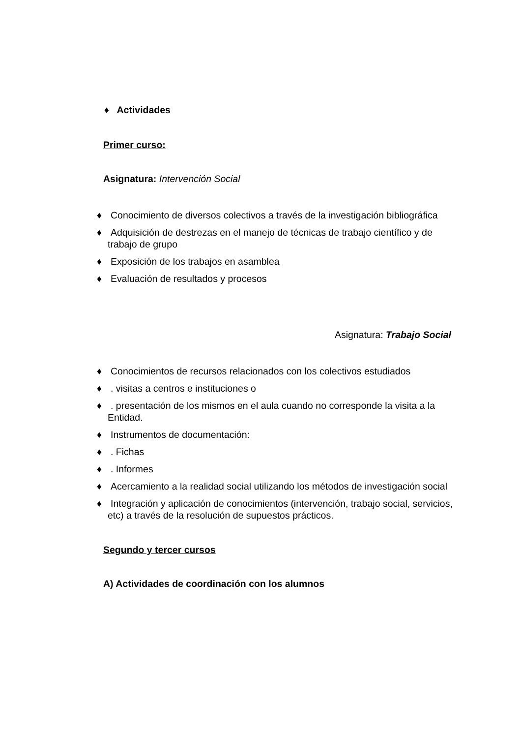♦ Actividades
Primer curso:
Asignatura: Intervención Social
♦ Conocimiento de diversos colectivos a través de la investigación bibliográfica
♦ Adquisición de destrezas en el manejo de técnicas de trabajo científico y de trabajo de grupo
♦ Exposición de los trabajos en asamblea
♦ Evaluación de resultados y procesos
Asignatura: Trabajo Social
♦ Conocimientos de recursos relacionados con los colectivos estudiados
♦. visitas a centros e instituciones o
♦. presentación de los mismos en el aula cuando no corresponde la visita a la Entidad.
♦ Instrumentos de documentación:
♦. Fichas
♦. Informes
♦ Acercamiento a la realidad social utilizando los métodos de investigación social
♦ Integración y aplicación de conocimientos (intervención, trabajo social, servicios, etc) a través de la resolución de supuestos prácticos.
Segundo y tercer cursos
A) Actividades de coordinación con los alumnos